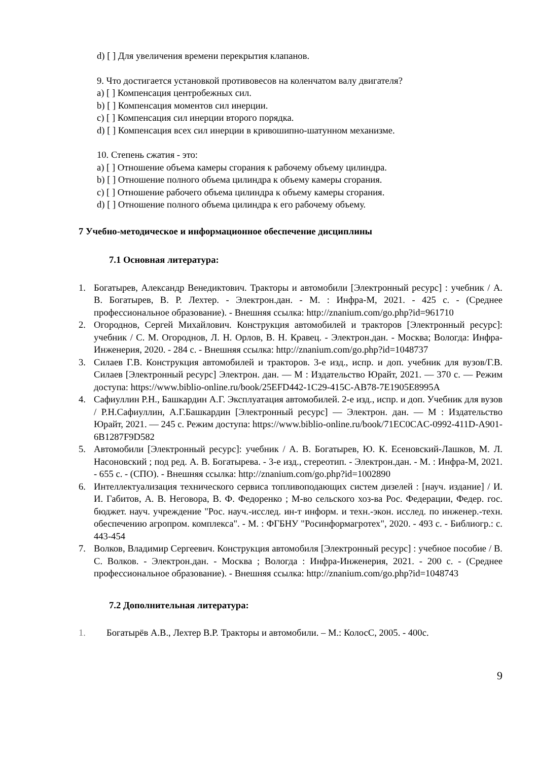d) [ ] Для увеличения времени перекрытия клапанов.
9. Что достигается установкой противовесов на коленчатом валу двигателя?
a) [ ] Компенсация центробежных сил.
b) [ ] Компенсация моментов сил инерции.
c) [ ] Компенсация сил инерции второго порядка.
d) [ ] Компенсация всех сил инерции в кривошипно-шатунном механизме.
10. Степень сжатия - это:
a) [ ] Отношение объема камеры сгорания к рабочему объему цилиндра.
b) [ ] Отношение полного объема цилиндра к объему камеры сгорания.
c) [ ] Отношение рабочего объема цилиндра к объему камеры сгорания.
d) [ ] Отношение полного объема цилиндра к его рабочему объему.
7 Учебно-методическое и информационное обеспечение дисциплины
7.1 Основная литература:
1. Богатырев, Александр Венедиктович. Тракторы и автомобили [Электронный ресурс] : учебник / А. В. Богатырев, В. Р. Лехтер. - Электрон.дан. - М. : Инфра-М, 2021. - 425 с. - (Среднее профессиональное образование). - Внешняя ссылка: http://znanium.com/go.php?id=961710
2. Огороднов, Сергей Михайлович. Конструкция автомобилей и тракторов [Электронный ресурс]: учебник / С. М. Огороднов, Л. Н. Орлов, В. Н. Кравец. - Электрон.дан. - Москва; Вологда: Инфра-Инженерия, 2020. - 284 с. - Внешняя ссылка: http://znanium.com/go.php?id=1048737
3. Силаев Г.В. Конструкция автомобилей и тракторов. 3-е изд., испр. и доп. учебник для вузов/Г.В. Силаев [Электронный ресурс] Электрон. дан. — М : Издательство Юрайт, 2021. — 370 с. — Режим доступа: https://www.biblio-online.ru/book/25EFD442-1C29-415C-AB78-7E1905E8995A
4. Сафиуллин Р.Н., Башкардин А.Г. Эксплуатация автомобилей. 2-е изд., испр. и доп. Учебник для вузов / Р.Н.Сафиуллин, А.Г.Башкардин [Электронный ресурс] — Электрон. дан. — М : Издательство Юрайт, 2021. — 245 с. Режим доступа: https://www.biblio-online.ru/book/71EC0CAC-0992-411D-A901-6B1287F9D582
5. Автомобили [Электронный ресурс]: учебник / А. В. Богатырев, Ю. К. Есеновский-Лашков, М. Л. Насоновский ; под ред. А. В. Богатырева. - 3-е изд., стереотип. - Электрон.дан. - М. : Инфра-М, 2021. - 655 с. - (СПО). - Внешняя ссылка: http://znanium.com/go.php?id=1002890
6. Интеллектуализация технического сервиса топливоподающих систем дизелей : [науч. издание] / И. И. Габитов, А. В. Неговора, В. Ф. Федоренко ; М-во сельского хоз-ва Рос. Федерации, Федер. гос. бюджет. науч. учреждение "Рос. науч.-исслед. ин-т информ. и техн.-экон. исслед. по инженер.-техн. обеспечению агропром. комплекса". - М. : ФГБНУ "Росинформагротех", 2020. - 493 с. - Библиогр.: с. 443-454
7. Волков, Владимир Сергеевич. Конструкция автомобиля [Электронный ресурс] : учебное пособие / В. С. Волков. - Электрон.дан. - Москва ; Вологда : Инфра-Инженерия, 2021. - 200 с. - (Среднее профессиональное образование). - Внешняя ссылка: http://znanium.com/go.php?id=1048743
7.2 Дополнительная литература:
1. Богатырёв А.В., Лехтер В.Р. Тракторы и автомобили. – М.: КолосС, 2005. - 400с.
9